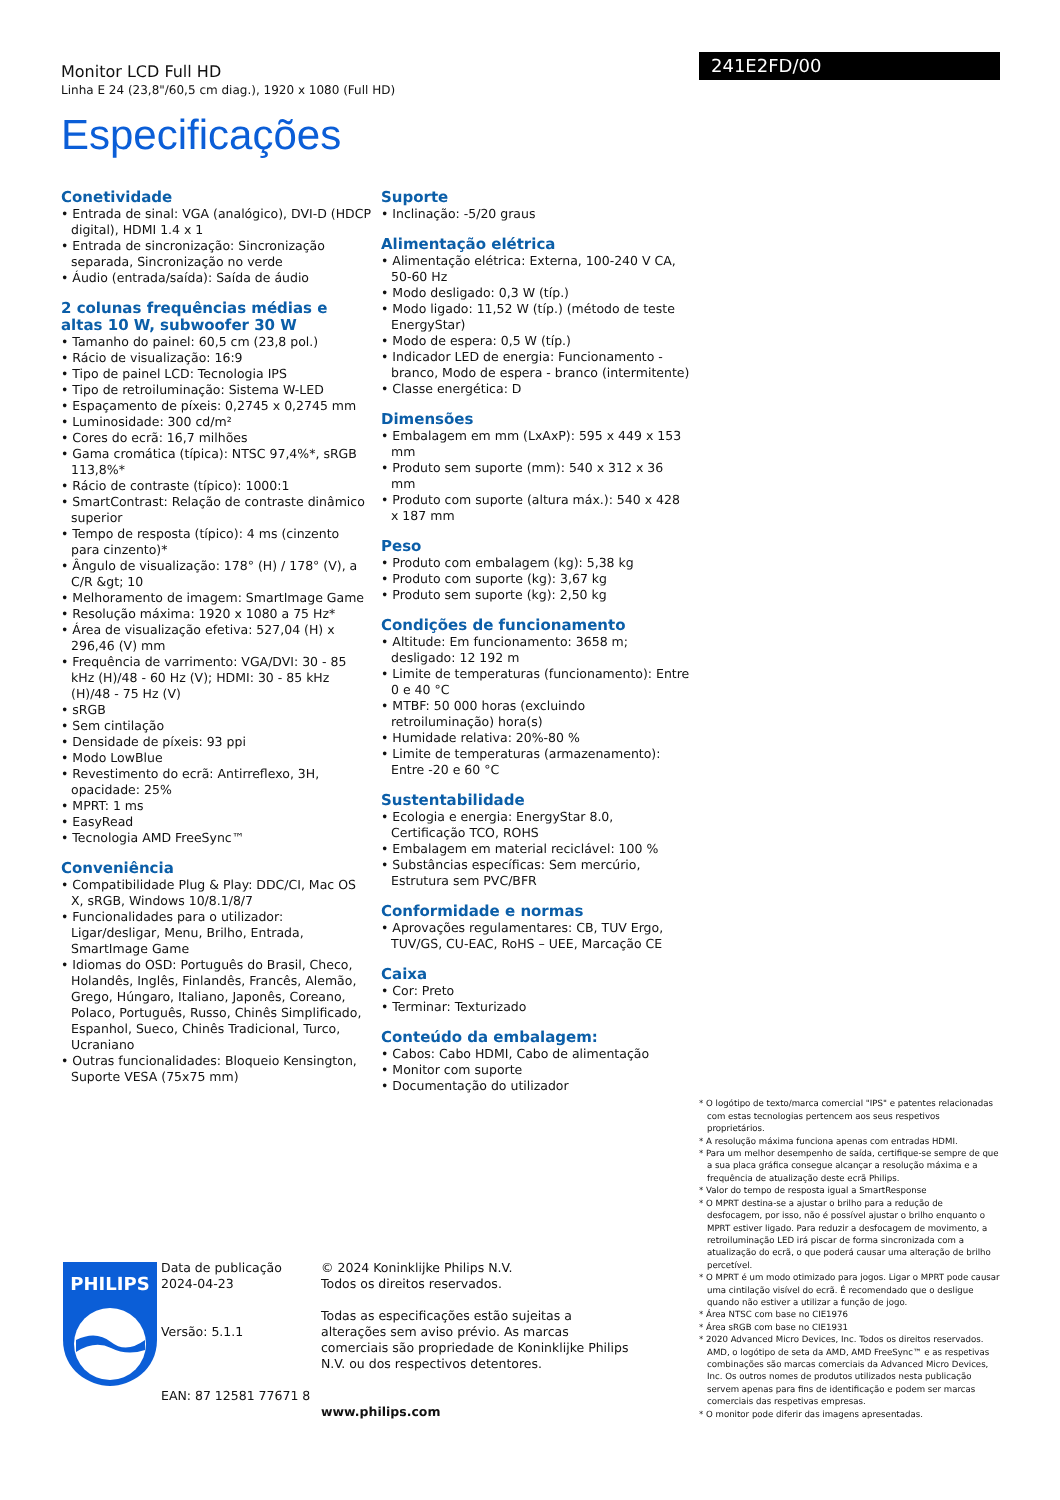Monitor LCD Full HD
Linha E 24 (23,8"/60,5 cm diag.), 1920 x 1080 (Full HD)
Especificações
Conetividade
• Entrada de sinal: VGA (analógico), DVI-D (HDCP digital), HDMI 1.4 x 1
• Entrada de sincronização: Sincronização separada, Sincronização no verde
• Áudio (entrada/saída): Saída de áudio
2 colunas frequências médias e altas 10 W, subwoofer 30 W
• Tamanho do painel: 60,5 cm (23,8 pol.)
• Rácio de visualização: 16:9
• Tipo de painel LCD: Tecnologia IPS
• Tipo de retroiluminação: Sistema W-LED
• Espaçamento de píxeis: 0,2745 x 0,2745 mm
• Luminosidade: 300 cd/m²
• Cores do ecrã: 16,7 milhões
• Gama cromática (típica): NTSC 97,4%*, sRGB 113,8%*
• Rácio de contraste (típico): 1000:1
• SmartContrast: Relação de contraste dinâmico superior
• Tempo de resposta (típico): 4 ms (cinzento para cinzento)*
• Ângulo de visualização: 178° (H) / 178° (V), a C/R &gt; 10
• Melhoramento de imagem: SmartImage Game
• Resolução máxima: 1920 x 1080 a 75 Hz*
• Área de visualização efetiva: 527,04 (H) x 296,46 (V) mm
• Frequência de varrimento: VGA/DVI: 30 - 85 kHz (H)/48 - 60 Hz (V); HDMI: 30 - 85 kHz (H)/48 - 75 Hz (V)
• sRGB
• Sem cintilação
• Densidade de píxeis: 93 ppi
• Modo LowBlue
• Revestimento do ecrã: Antirreflexo, 3H, opacidade: 25%
• MPRT: 1 ms
• EasyRead
• Tecnologia AMD FreeSync™
Conveniência
• Compatibilidade Plug & Play: DDC/CI, Mac OS X, sRGB, Windows 10/8.1/8/7
• Funcionalidades para o utilizador: Ligar/desligar, Menu, Brilho, Entrada, SmartImage Game
• Idiomas do OSD: Português do Brasil, Checo, Holandês, Inglês, Finlandês, Francês, Alemão, Grego, Húngaro, Italiano, Japonês, Coreano, Polaco, Português, Russo, Chinês Simplificado, Espanhol, Sueco, Chinês Tradicional, Turco, Ucraniano
• Outras funcionalidades: Bloqueio Kensington, Suporte VESA (75x75 mm)
Suporte
• Inclinação: -5/20 graus
Alimentação elétrica
• Alimentação elétrica: Externa, 100-240 V CA, 50-60 Hz
• Modo desligado: 0,3 W (típ.)
• Modo ligado: 11,52 W (típ.) (método de teste EnergyStar)
• Modo de espera: 0,5 W (típ.)
• Indicador LED de energia: Funcionamento - branco, Modo de espera - branco (intermitente)
• Classe energética: D
Dimensões
• Embalagem em mm (LxAxP): 595 x 449 x 153 mm
• Produto sem suporte (mm): 540 x 312 x 36 mm
• Produto com suporte (altura máx.): 540 x 428 x 187 mm
Peso
• Produto com embalagem (kg): 5,38 kg
• Produto com suporte (kg): 3,67 kg
• Produto sem suporte (kg): 2,50 kg
Condições de funcionamento
• Altitude: Em funcionamento: 3658 m; desligado: 12 192 m
• Limite de temperaturas (funcionamento): Entre 0 e 40 °C
• MTBF: 50 000 horas (excluindo retroiluminação) hora(s)
• Humidade relativa: 20%-80 %
• Limite de temperaturas (armazenamento): Entre -20 e 60 °C
Sustentabilidade
• Ecologia e energia: EnergyStar 8.0, Certificação TCO, ROHS
• Embalagem em material reciclável: 100 %
• Substâncias específicas: Sem mercúrio, Estrutura sem PVC/BFR
Conformidade e normas
• Aprovações regulamentares: CB, TUV Ergo, TUV/GS, CU-EAC, RoHS – UEE, Marcação CE
Caixa
• Cor: Preto
• Terminar: Texturizado
Conteúdo da embalagem:
• Cabos: Cabo HDMI, Cabo de alimentação
• Monitor com suporte
• Documentação do utilizador
PHILIPS
Data de publicação
2024-04-23
Versão: 5.1.1
EAN: 87 12581 77671 8
© 2024 Koninklijke Philips N.V.
Todos os direitos reservados.
Todas as especificações estão sujeitas a alterações sem aviso prévio. As marcas comerciais são propriedade de Koninklijke Philips N.V. ou dos respectivos detentores.
www.philips.com
241E2FD/00
* O logótipo de texto/marca comercial "IPS" e patentes relacionadas com estas tecnologias pertencem aos seus respetivos proprietários.
* A resolução máxima funciona apenas com entradas HDMI.
* Para um melhor desempenho de saída, certifique-se sempre de que a sua placa gráfica consegue alcançar a resolução máxima e a frequência de atualização deste ecrã Philips.
* Valor do tempo de resposta igual a SmartResponse
* O MPRT destina-se a ajustar o brilho para a redução de desfocagem, por isso, não é possível ajustar o brilho enquanto o MPRT estiver ligado. Para reduzir a desfocagem de movimento, a retroiluminação LED irá piscar de forma sincronizada com a atualização do ecrã, o que poderá causar uma alteração de brilho percetível.
* O MPRT é um modo otimizado para jogos. Ligar o MPRT pode causar uma cintilação visível do ecrã. É recomendado que o desligue quando não estiver a utilizar a função de jogo.
* Área NTSC com base no CIE1976
* Área sRGB com base no CIE1931
* 2020 Advanced Micro Devices, Inc. Todos os direitos reservados. AMD, o logótipo de seta da AMD, AMD FreeSync™ e as respetivas combinações são marcas comerciais da Advanced Micro Devices, Inc. Os outros nomes de produtos utilizados nesta publicação servem apenas para fins de identificação e podem ser marcas comerciais das respetivas empresas.
* O monitor pode diferir das imagens apresentadas.